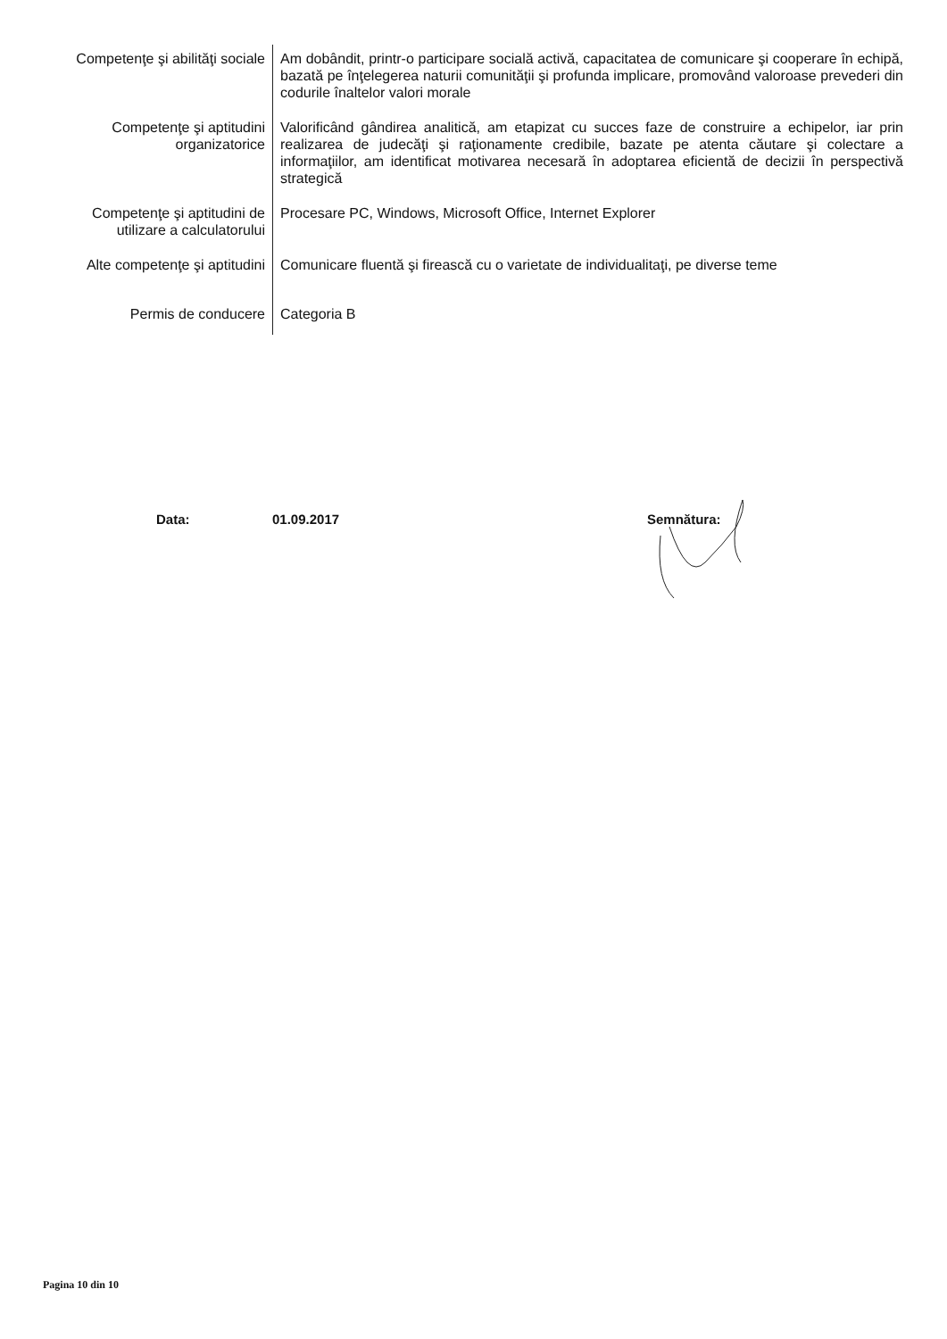| Competenţe şi abilităţi sociale | Am dobândit, printr-o participare socială activă, capacitatea de comunicare şi cooperare în echipă, bazată pe înţelegerea naturii comunităţii şi profunda implicare, promovând valoroase prevederi din codurile înaltelor valori morale |
| Competenţe şi aptitudini organizatorice | Valorificând gândirea analitică, am etapizat cu succes faze de construire a echipelor, iar prin realizarea de judecăţi şi raţionamente credibile, bazate pe atenta căutare şi colectare a informaţiilor, am identificat motivarea necesară în adoptarea eficientă de decizii în perspectivă strategică |
| Competenţe şi aptitudini de utilizare a calculatorului | Procesare PC, Windows, Microsoft Office, Internet Explorer |
| Alte competenţe şi aptitudini | Comunicare fluentă şi firească cu o varietate de individualitaţi, pe diverse teme |
| Permis de conducere | Categoria B |
Data: 01.09.2017 Semnătura:
Pagina 10 din 10